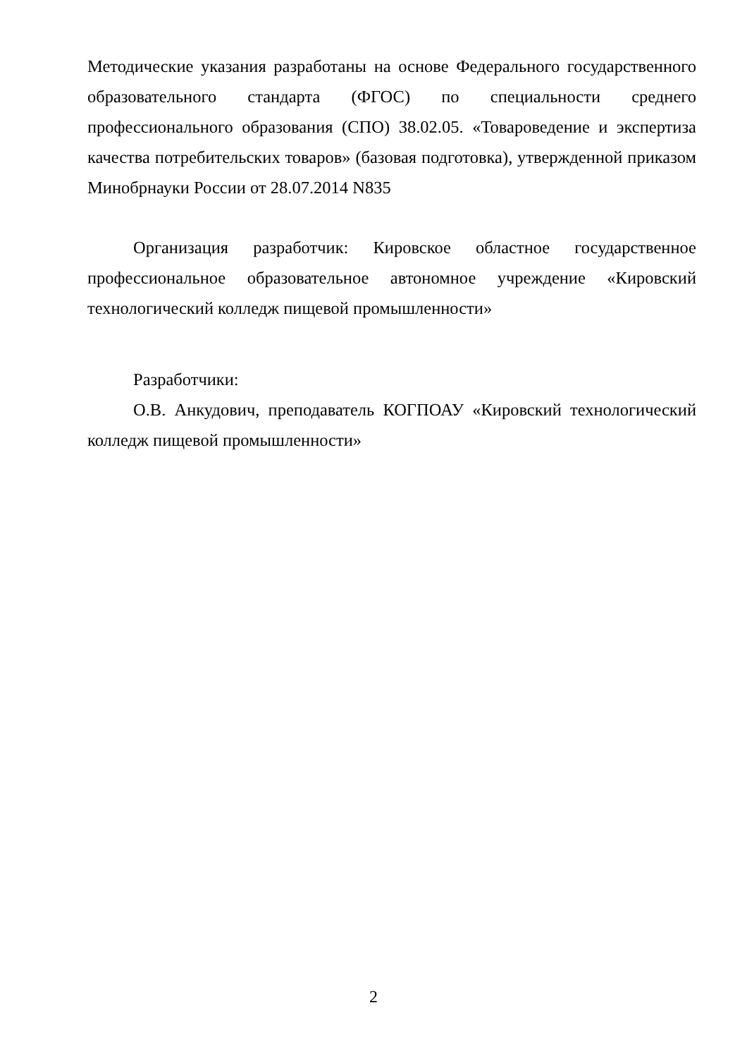Методические указания разработаны на основе Федерального государственного образовательного стандарта (ФГОС) по специальности среднего профессионального образования (СПО) 38.02.05. «Товароведение и экспертиза качества потребительских товаров» (базовая подготовка), утвержденной приказом Минобрнауки России от 28.07.2014 N835
Организация разработчик: Кировское областное государственное профессиональное образовательное автономное учреждение «Кировский технологический колледж пищевой промышленности»
Разработчики:
О.В. Анкудович, преподаватель КОГПОАУ «Кировский технологический колледж пищевой промышленности»
2